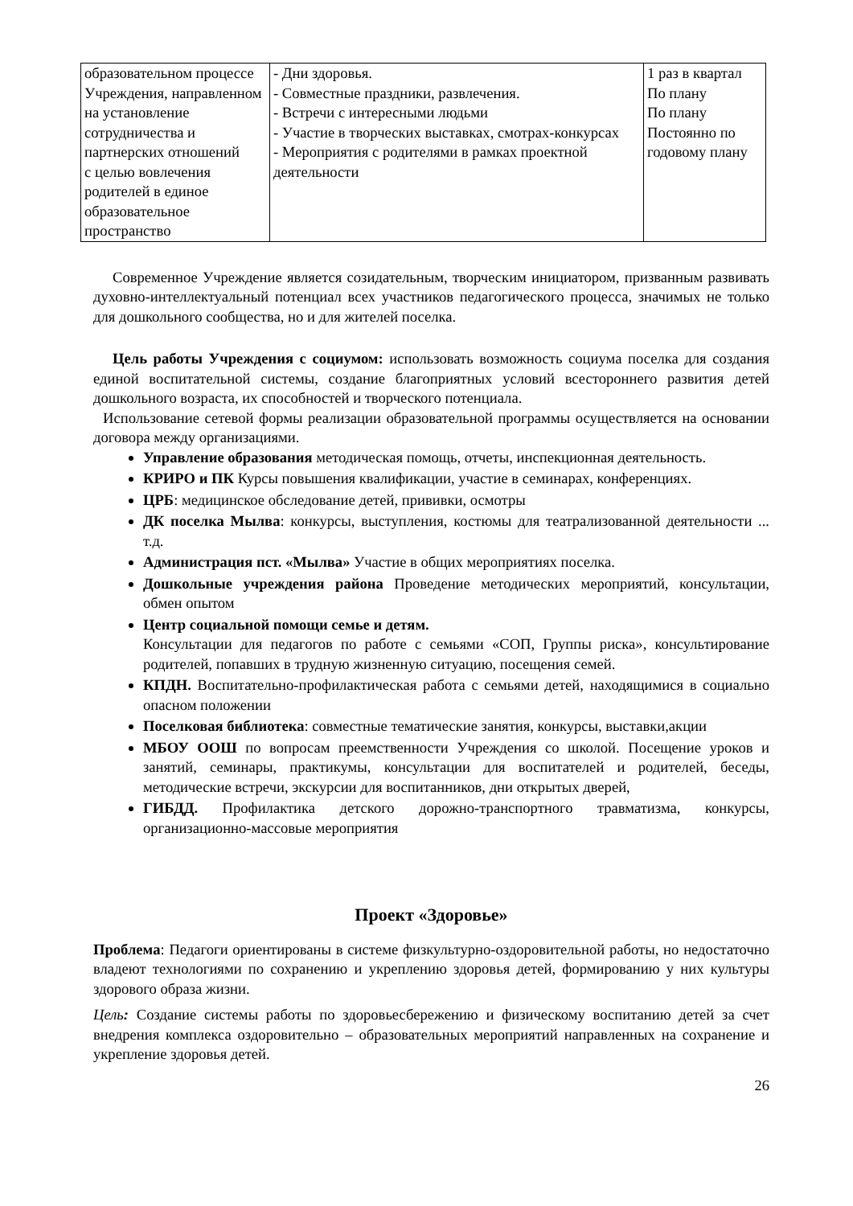| образовательном процессе Учреждения, направленном на установление сотрудничества и партнерских отношений с целью вовлечения родителей в единое образовательное пространство | - Дни здоровья. - Совместные праздники, развлечения. - Встречи с интересными людьми - Участие в творческих выставках, смотрах-конкурсах - Мероприятия с родителями в рамках проектной деятельности | 1 раз в квартал По плану По плану Постоянно по годовому плану |
Современное Учреждение является созидательным, творческим инициатором, призванным развивать духовно-интеллектуальный потенциал всех участников педагогического процесса, значимых не только для дошкольного сообщества, но и для жителей поселка.
Цель работы Учреждения с социумом: использовать возможность социума поселка для создания единой воспитательной системы, создание благоприятных условий всестороннего развития детей дошкольного возраста, их способностей и творческого потенциала.
Использование сетевой формы реализации образовательной программы осуществляется на основании договора между организациями.
Управление образования методическая помощь, отчеты, инспекционная деятельность.
КРИРО и ПК Курсы повышения квалификации, участие в семинарах, конференциях.
ЦРБ: медицинское обследование детей, прививки, осмотры
ДК поселка Мылва: конкурсы, выступления, костюмы для театрализованной деятельности ... т.д.
Администрация пст. «Мылва» Участие в общих мероприятиях поселка.
Дошкольные учреждения района Проведение методических мероприятий, консультации, обмен опытом
Центр социальной помощи семье и детям.
Консультации для педагогов по работе с семьями «СОП, Группы риска», консультирование родителей, попавших в трудную жизненную ситуацию, посещения семей.
КПДН. Воспитательно-профилактическая работа с семьями детей, находящимися в социально опасном положении
Поселковая библиотека: совместные тематические занятия, конкурсы, выставки,акции
МБОУ ООШ по вопросам преемственности Учреждения со школой. Посещение уроков и занятий, семинары, практикумы, консультации для воспитателей и родителей, беседы, методические встречи, экскурсии для воспитанников, дни открытых дверей,
ГИБДД. Профилактика детского дорожно-транспортного травматизма, конкурсы, организационно-массовые мероприятия
Проект «Здоровье»
Проблема: Педагоги ориентированы в системе физкультурно-оздоровительной работы, но недостаточно владеют технологиями по сохранению и укреплению здоровья детей, формированию у них культуры здорового образа жизни.
Цель: Создание системы работы по здоровьесбережению и физическому воспитанию детей за счет внедрения комплекса оздоровительно – образовательных мероприятий направленных на сохранение и укрепление здоровья детей.
26